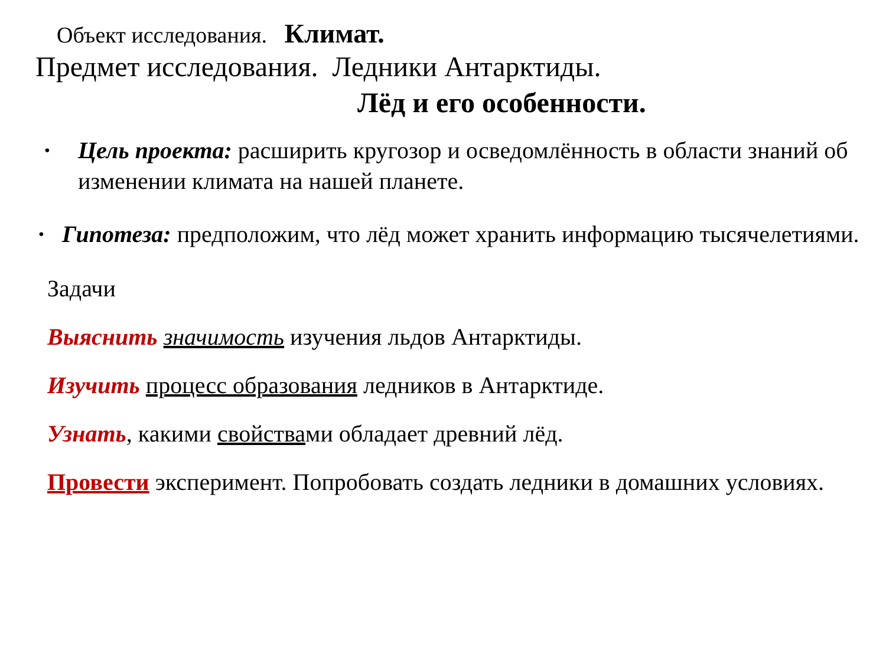Объект исследования. Климат.
Предмет исследования. Ледники Антарктиды.
Лёд и его особенности.
• Цель проекта: расширить кругозор и осведомлённость в области знаний об изменении климата на нашей планете.
• Гипотеза: предположим, что лёд может хранить информацию тысячелетиями.
Задачи
Выяснить значимость изучения льдов Антарктиды.
Изучить процесс образования ледников в Антарктиде.
Узнать, какими свойствами обладает древний лёд.
Провести эксперимент. Попробовать создать ледники в домашних условиях.